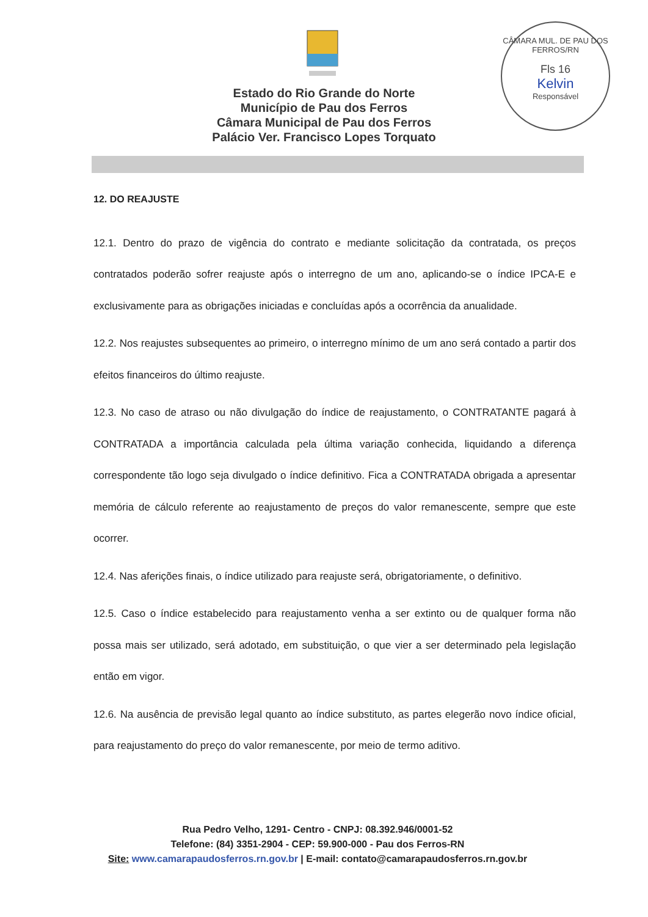CÂMARA MUL. DE PAU DOS FERROS/RN
Fls 16
Kelvin
Responsável
Estado do Rio Grande do Norte
Município de Pau dos Ferros
Câmara Municipal de Pau dos Ferros
Palácio Ver. Francisco Lopes Torquato
12. DO REAJUSTE
12.1. Dentro do prazo de vigência do contrato e mediante solicitação da contratada, os preços contratados poderão sofrer reajuste após o interregno de um ano, aplicando-se o índice IPCA-E e exclusivamente para as obrigações iniciadas e concluídas após a ocorrência da anualidade.
12.2. Nos reajustes subsequentes ao primeiro, o interregno mínimo de um ano será contado a partir dos efeitos financeiros do último reajuste.
12.3. No caso de atraso ou não divulgação do índice de reajustamento, o CONTRATANTE pagará à CONTRATADA a importância calculada pela última variação conhecida, liquidando a diferença correspondente tão logo seja divulgado o índice definitivo. Fica a CONTRATADA obrigada a apresentar memória de cálculo referente ao reajustamento de preços do valor remanescente, sempre que este ocorrer.
12.4. Nas aferições finais, o índice utilizado para reajuste será, obrigatoriamente, o definitivo.
12.5. Caso o índice estabelecido para reajustamento venha a ser extinto ou de qualquer forma não possa mais ser utilizado, será adotado, em substituição, o que vier a ser determinado pela legislação então em vigor.
12.6. Na ausência de previsão legal quanto ao índice substituto, as partes elegerão novo índice oficial, para reajustamento do preço do valor remanescente, por meio de termo aditivo.
Rua Pedro Velho, 1291- Centro - CNPJ: 08.392.946/0001-52
Telefone: (84) 3351-2904 - CEP: 59.900-000 - Pau dos Ferros-RN
Site: www.camarapaudosferros.rn.gov.br | E-mail: contato@camarapaudosferros.rn.gov.br